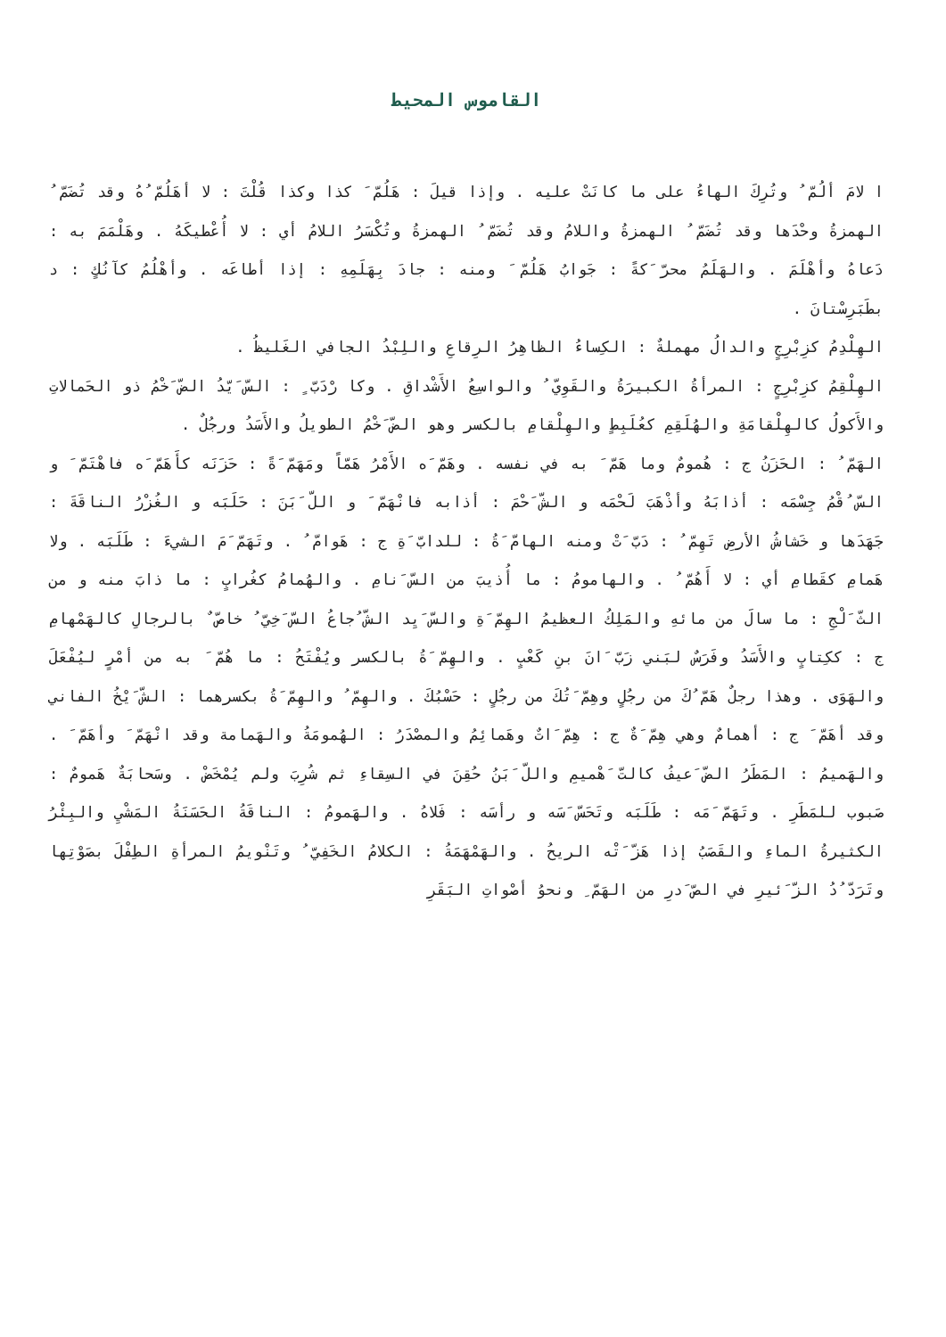القاموس المحيط
ا لامَ ألُمّ ُ وتُرِكَ الهاءُ على ما كانَتْ عليه . وإذا قيلَ : هَلُمّ َ كذا وكذا قُلْتَ : لا أهَلُمّ ُهُ وقد تُضَمّ ُ الهمزةُ وحْدَها وقد تُضَمّ ُ الهمزةُ واللامُ وقد تُضَمّ ُ الهمزةُ وتُكْسَرُ اللامُ أي : لا أُعْطيكَهُ . وهَلْمَمَ به : دَعاهُ وأهْلَمَ . والهَلَمُ محرّ َكةً : جَوابُ هَلُمّ َ ومنه : جادَ بِهَلَمِهِ : إذا أطاعَه . وأهْلُمُ كآنُكٍ : د بطَبَرِسْتانَ .
الهِلْدِمُ كزِبْرِجٍ والدالُ مهملةٌ : الكِساءُ الظاهِرُ الرِقاعِ واللِبْدُ الجافي الغَليظُ .
الهِلْقِمُ كزِبْرِجٍ : المرأةُ الكبيرَةُ والقَوِيّ ُ والواسِعُ الأَشْداقِ . وكا رْدَبّ ٍ : السّ َيّدُ الضّ َخْمُ ذو الحَمالاتِ والأَكولُ كالهِلْقامَةِ والهُلَقِمِ كعُلَبِطٍ والهِلْقامِ بالكسر وهو الضّ َخْمُ الطويلُ والأَسَدُ ورجُلٌ .
الهَمّ ُ : الحَزَنُ ج : هُمومٌ وما هَمّ َ به في نفسه . وهَمّ َه الأَمْرُ هَمّاً ومَهَمّ َةً : حَزَنَه كأَهَمّ َه فاهْتَمّ َ و السّ ُقْمُ جِسْمَه : أذابَهُ وأذْهَبَ لَحْمَه و الشّ َحْمَ : أذابه فانْهَمّ َ و اللّ َبَنَ : حَلَبَه و الغُزْرُ الناقَةَ : جَهَدَها و خَشاشُ الأرضِ تَهِمّ ُ : دَبّ َتْ ومنه الهامّ َةُ : للدابّ َةِ ج : هَوامّ ُ . وتَهَمّ َمَ الشيءَ : طَلَبَه . ولا هَمامِ كقَطامِ أي : لا أَهُمّ ُ . والهامومُ : ما أُذيبَ من السّ َنامِ . والهُمامُ كغُرابٍ : ما ذابَ منه و من الثّ َلْجِ : ما سالَ من مائهِ والمَلِكُ العظيمُ الهِمّ َةِ والسّ َيِد الشّ ُجاعُ السّ َخِيّ ُ خاصّ ٌ بالرجالِ كالهَمْهامِ ج : ككِتابٍ والأَسَدُ وفَرَسٌ لبَني زَبّ َانَ بنِ كَعْبٍ . والهِمّ َةُ بالكسر ويُفْتَحُ : ما هُمّ َ به من أمْرٍ ليُفْعَلَ والهَوَى . وهذا رجلٌ هَمّ ُكَ من رجُلٍ وهِمّ َتُكَ من رجُلٍ : حَسْبُكَ . والهِمّ ُ والهِمّ َةُ بكسرهما : الشّ َيْخُ الفاني وقد أهَمّ َ ج : أهمامٌ وهي هِمّ َةٌ ج : هِمّ َاتٌ وهَمائِمُ والمصْدَرُ : الهُمومَةُ والهَمامة وقد انْهَمّ َ وأهَمّ َ . والهَميمُ : المَطَرُ الضّ َعيفُ كالتّ َهْميمِ واللّ َبَنُ حُقِنَ في السِقاءِ ثم شُرِبَ ولم يُمْخَضْ . وسَحابَةٌ هَمومٌ : صَبوب للمَطَرِ . وتَهَمّ َمَه : طَلَبَه وتَحَسّ َسَه و رأسَه : فَلاهُ . والهَمومُ : الناقَةُ الحَسَنَةُ المَشْيِ والبِئْرُ الكثيرةُ الماءِ والقَصَبُ إذا هَزّ َتْه الريحُ . والهَمْهَمَةُ : الكلامُ الخَفِيّ ُ وتَنْويمُ المرأةِ الطِفْلَ بصَوْتِها وتَرَدّ ُدُ الزّ َئيرِ في الصّ َدرِ من الهَمّ ِ ونحوُ أصْواتِ البَقَرِ